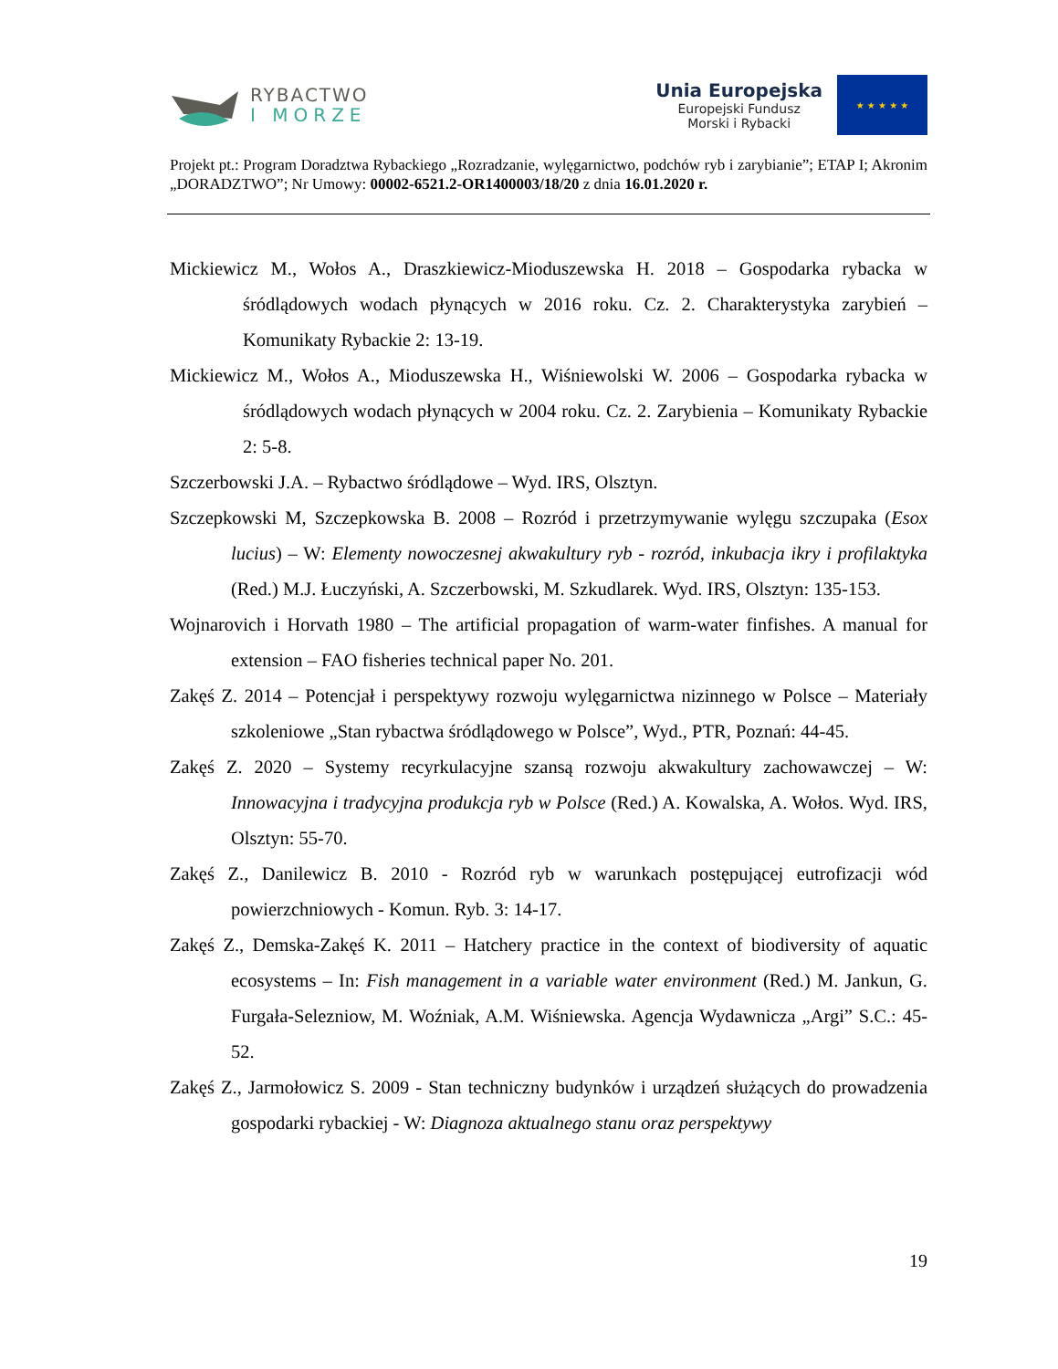RYBACTWO
I MORZE
Unia Europejska
Europejski Fundusz
Morski i Rybacki
★ ★ ★ ★ ★
Projekt pt.: Program Doradztwa Rybackiego „Rozradzanie, wylęgarnictwo, podchów ryb i zarybianie”; ETAP I; Akronim „DORADZTWO”; Nr Umowy: 00002-6521.2-OR1400003/18/20 z dnia 16.01.2020 r.
Mickiewicz M., Wołos A., Draszkiewicz-Mioduszewska H. 2018 – Gospodarka rybacka w śródlądowych wodach płynących w 2016 roku. Cz. 2. Charakterystyka zarybień – Komunikaty Rybackie 2: 13-19.
Mickiewicz M., Wołos A., Mioduszewska H., Wiśniewolski W. 2006 – Gospodarka rybacka w śródlądowych wodach płynących w 2004 roku. Cz. 2. Zarybienia – Komunikaty Rybackie 2: 5-8.
Szczerbowski J.A. – Rybactwo śródlądowe – Wyd. IRS, Olsztyn.
Szczepkowski M, Szczepkowska B. 2008 – Rozród i przetrzymywanie wylęgu szczupaka (Esox lucius) – W: Elementy nowoczesnej akwakultury ryb - rozród, inkubacja ikry i profilaktyka (Red.) M.J. Łuczyński, A. Szczerbowski, M. Szkudlarek. Wyd. IRS, Olsztyn: 135-153.
Wojnarovich i Horvath 1980 – The artificial propagation of warm-water finfishes. A manual for extension – FAO fisheries technical paper No. 201.
Zakęś Z. 2014 – Potencjał i perspektywy rozwoju wylęgarnictwa nizinnego w Polsce – Materiały szkoleniowe „Stan rybactwa śródlądowego w Polsce”, Wyd., PTR, Poznań: 44-45.
Zakęś Z. 2020 – Systemy recyrkulacyjne szansą rozwoju akwakultury zachowawczej – W: Innowacyjna i tradycyjna produkcja ryb w Polsce (Red.) A. Kowalska, A. Wołos. Wyd. IRS, Olsztyn: 55-70.
Zakęś Z., Danilewicz B. 2010 - Rozród ryb w warunkach postępującej eutrofizacji wód powierzchniowych - Komun. Ryb. 3: 14-17.
Zakęś Z., Demska-Zakęś K. 2011 – Hatchery practice in the context of biodiversity of aquatic ecosystems – In: Fish management in a variable water environment (Red.) M. Jankun, G. Furgała-Selezniow, M. Woźniak, A.M. Wiśniewska. Agencja Wydawnicza „Argi” S.C.: 45-52.
Zakęś Z., Jarmołowicz S. 2009 - Stan techniczny budynków i urządzeń służących do prowadzenia gospodarki rybackiej - W: Diagnoza aktualnego stanu oraz perspektywy
19